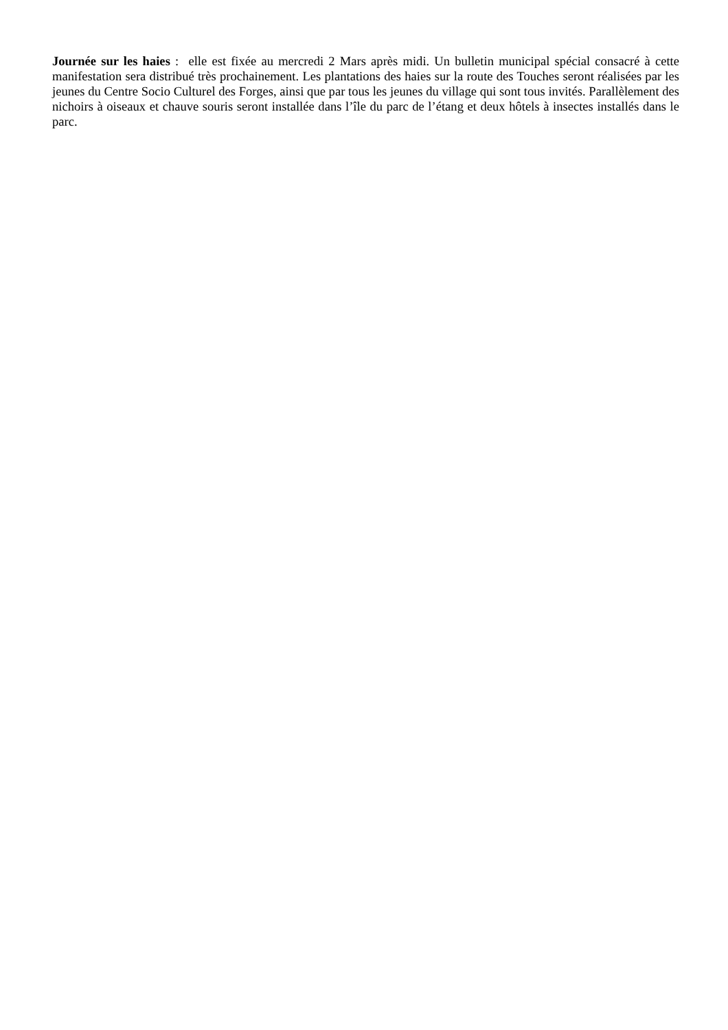Journée sur les haies : elle est fixée au mercredi 2 Mars après midi. Un bulletin municipal spécial consacré à cette manifestation sera distribué très prochainement. Les plantations des haies sur la route des Touches seront réalisées par les jeunes du Centre Socio Culturel des Forges, ainsi que par tous les jeunes du village qui sont tous invités. Parallèlement des nichoirs à oiseaux et chauve souris seront installée dans l’île du parc de l’étang et deux hôtels à insectes installés dans le parc.